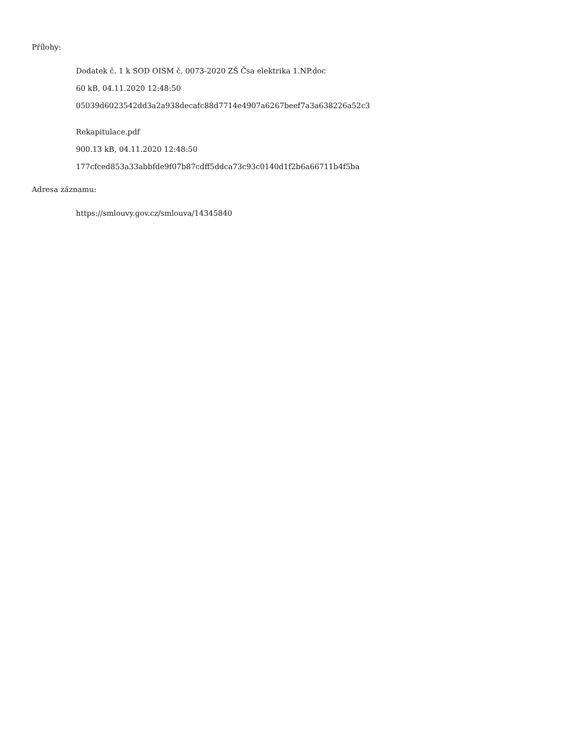Přílohy:
Dodatek č. 1 k SOD OISM č. 0073-2020 ZŠ Čsa elektrika 1.NP.doc
60 kB, 04.11.2020 12:48:50
05039d6023542dd3a2a938decafc88d7714e4907a6267beef7a3a638226a52c3
Rekapitulace.pdf
900.13 kB, 04.11.2020 12:48:50
177cfced853a33abbfde9f07b87cdff5ddca73c93c0140d1f2b6a66711b4f5ba
Adresa záznamu:
https://smlouvy.gov.cz/smlouva/14345840